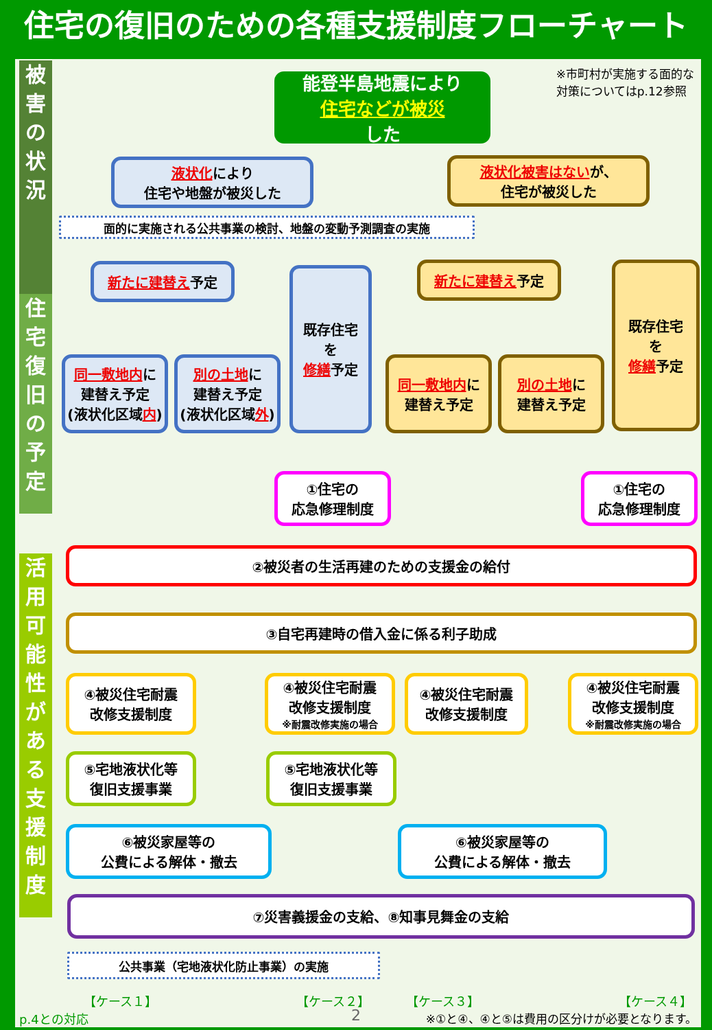住宅の復旧のための各種支援制度フローチャート
被害の状況
住宅復旧の予定
活用可能性がある支援制度
※市町村が実施する面的な
対策についてはp.12参照
能登半島地震により
住宅などが被災
した
液状化により
住宅や地盤が被災した
液状化被害はないが、
住宅が被災した
面的に実施される公共事業の検討、地盤の変動予測調査の実施
新たに建替え予定
既存住宅
を
修繕予定
新たに建替え予定
既存住宅
を
修繕予定
同一敷地内に
建替え予定
(液状化区域内)
別の土地に
建替え予定
(液状化区域外)
同一敷地内に
建替え予定
別の土地に
建替え予定
①住宅の
応急修理制度
①住宅の
応急修理制度
②被災者の生活再建のための支援金の給付
③自宅再建時の借入金に係る利子助成
④被災住宅耐震
改修支援制度
④被災住宅耐震
改修支援制度
※耐震改修実施の場合
④被災住宅耐震
改修支援制度
④被災住宅耐震
改修支援制度
※耐震改修実施の場合
⑤宅地液状化等
復旧支援事業
⑤宅地液状化等
復旧支援事業
⑥被災家屋等の
公費による解体・撤去
⑥被災家屋等の
公費による解体・撤去
⑦災害義援金の支給、⑧知事見舞金の支給
公共事業（宅地液状化防止事業）の実施
【ケース１】 【ケース２】 【ケース３】 【ケース４】
p.4との対応 2
※①と④、④と⑤は費用の区分けが必要となります。